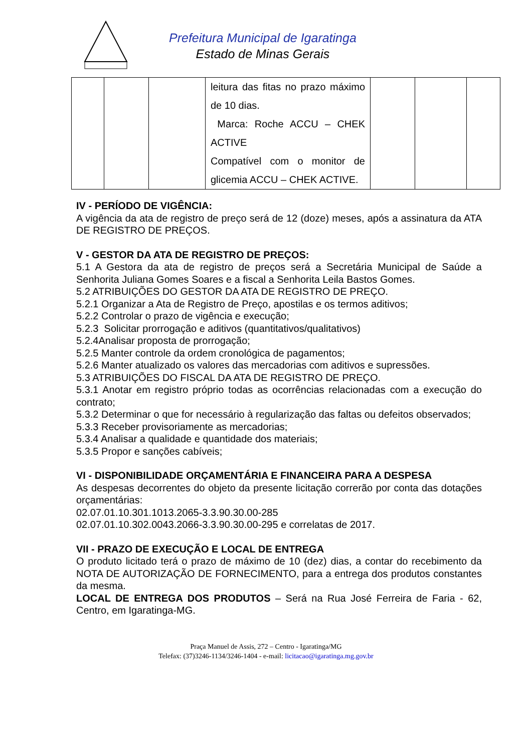Prefeitura Municipal de Igaratinga
Estado de Minas Gerais
| | | | leitura das fitas no prazo máximo de 10 dias. Marca: Roche ACCU – CHEK ACTIVE Compatível com o monitor de glicemia ACCU – CHEK ACTIVE. | | | |
IV - PERÍODO DE VIGÊNCIA:
A vigência da ata de registro de preço será de 12 (doze) meses, após a assinatura da ATA DE REGISTRO DE PREÇOS.
V - GESTOR DA ATA DE REGISTRO DE PREÇOS:
5.1 A Gestora da ata de registro de preços será a Secretária Municipal de Saúde a Senhorita Juliana Gomes Soares e a fiscal a Senhorita Leila Bastos Gomes.
5.2 ATRIBUIÇÕES DO GESTOR DA ATA DE REGISTRO DE PREÇO.
5.2.1 Organizar a Ata de Registro de Preço, apostilas e os termos aditivos;
5.2.2 Controlar o prazo de vigência e execução;
5.2.3 Solicitar prorrogação e aditivos (quantitativos/qualitativos)
5.2.4Analisar proposta de prorrogação;
5.2.5 Manter controle da ordem cronológica de pagamentos;
5.2.6 Manter atualizado os valores das mercadorias com aditivos e supressões.
5.3 ATRIBUIÇÕES DO FISCAL DA ATA DE REGISTRO DE PREÇO.
5.3.1 Anotar em registro próprio todas as ocorrências relacionadas com a execução do contrato;
5.3.2 Determinar o que for necessário à regularização das faltas ou defeitos observados;
5.3.3 Receber provisoriamente as mercadorias;
5.3.4 Analisar a qualidade e quantidade dos materiais;
5.3.5 Propor e sanções cabíveis;
VI - DISPONIBILIDADE ORÇAMENTÁRIA E FINANCEIRA PARA A DESPESA
As despesas decorrentes do objeto da presente licitação correrão por conta das dotações orçamentárias:
02.07.01.10.301.1013.2065-3.3.90.30.00-285
02.07.01.10.302.0043.2066-3.3.90.30.00-295 e correlatas de 2017.
VII - PRAZO DE EXECUÇÃO E LOCAL DE ENTREGA
O produto licitado terá o prazo de máximo de 10 (dez) dias, a contar do recebimento da NOTA DE AUTORIZAÇÃO DE FORNECIMENTO, para a entrega dos produtos constantes da mesma.
LOCAL DE ENTREGA DOS PRODUTOS – Será na Rua José Ferreira de Faria - 62, Centro, em Igaratinga-MG.
Praça Manuel de Assis, 272 – Centro - Igaratinga/MG
Telefax: (37)3246-1134/3246-1404 - e-mail: licitacao@igaratinga.mg.gov.br